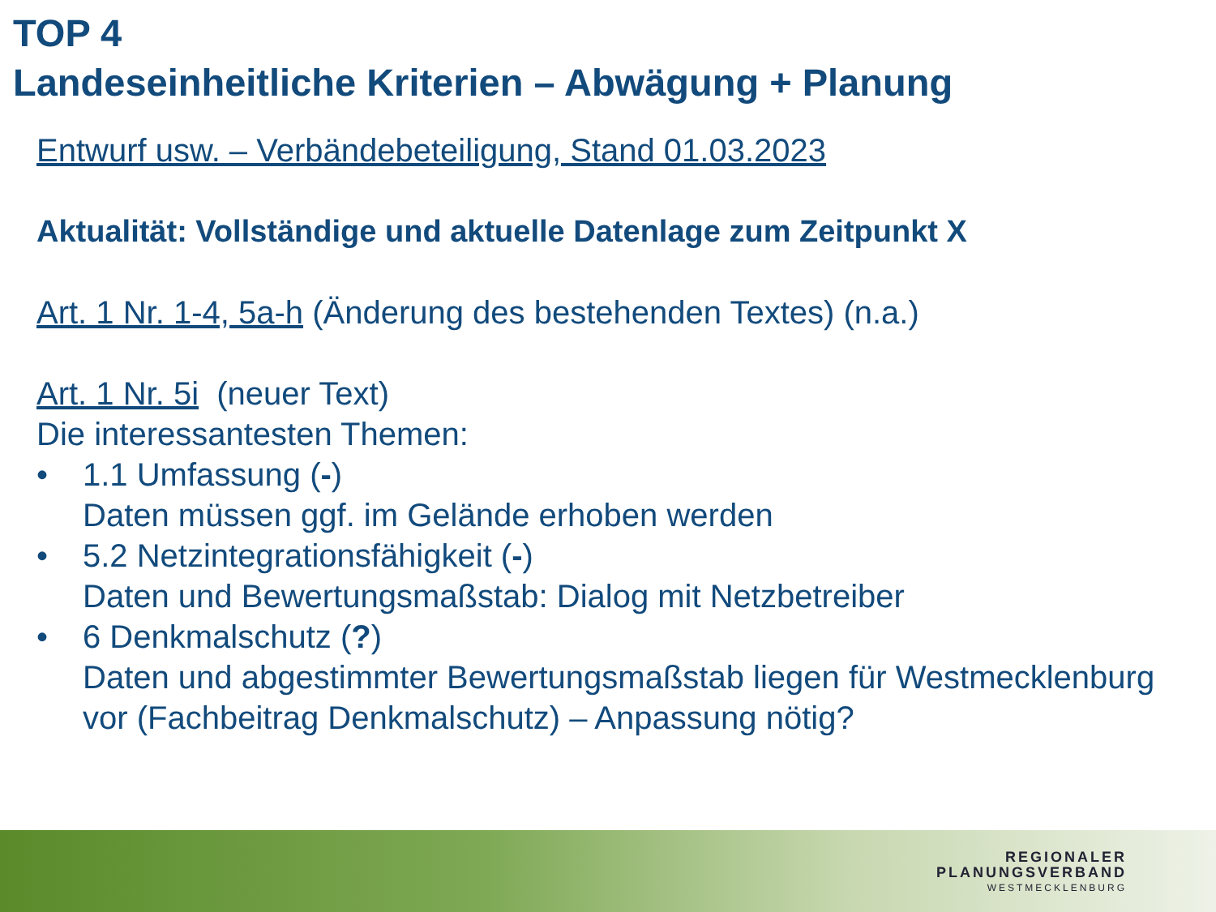TOP 4
Landeseinheitliche Kriterien – Abwägung + Planung
Entwurf usw. – Verbändebeteiligung, Stand 01.03.2023
Aktualität: Vollständige und aktuelle Datenlage zum Zeitpunkt X
Art. 1 Nr. 1-4, 5a-h (Änderung des bestehenden Textes) (n.a.)
Art. 1 Nr. 5i (neuer Text)
Die interessantesten Themen:
• 1.1 Umfassung (-)
Daten müssen ggf. im Gelände erhoben werden
• 5.2 Netzintegrationsfähigkeit (-)
Daten und Bewertungsmaßstab: Dialog mit Netzbetreiber
• 6 Denkmalschutz (?)
Daten und abgestimmter Bewertungsmaßstab liegen für Westmecklenburg vor (Fachbeitrag Denkmalschutz) – Anpassung nötig?
REGIONALER
PLANUNGSVERBAND
WESTMECKLENBURG